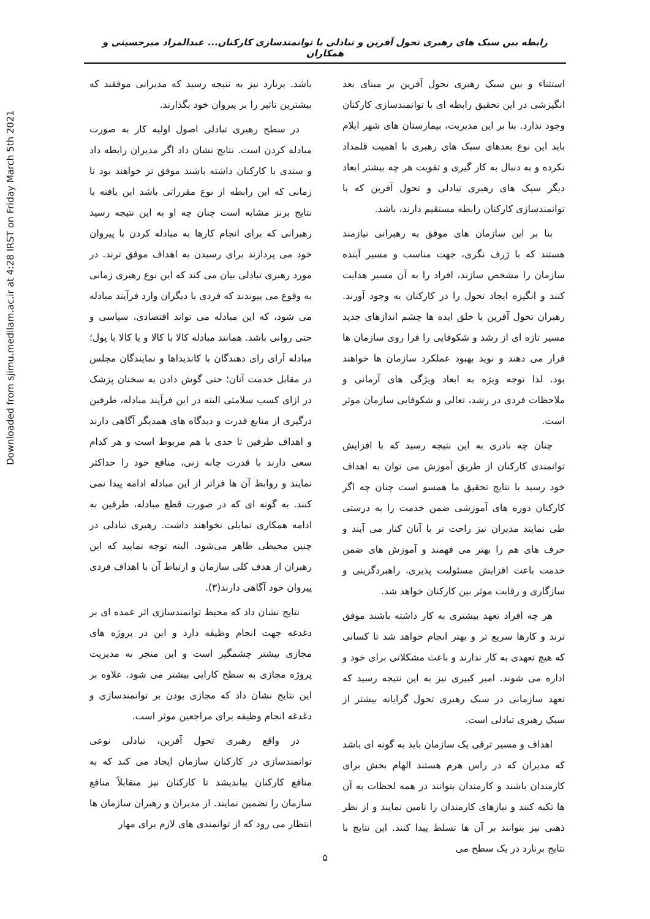Downloaded from sjimu.medilam.ac.ir at 4:28 IRST on Friday March 5th 2021
رابطه بین سبک های رهبری تحول آفرین و تبادلی با توانمندسازی کارکنان... عبدالمراد میرحسینی و همکاران
استثناء و بین سبک رهبری تحول آفرین بر مبنای بعد انگیزشی در این تحقیق رابطه ای با توانمندسازی کارکنان وجود ندارد. بنا بر این مدیریت، بیمارستان های شهر ایلام باید این نوع بعدهای سبک های رهبری با اهمیت قلمداد نکرده و به دنبال به کار گیری و تقویت هر چه بیشتر ابعاد دیگر سبک های رهبری تبادلی و تحول آفرین که با توانمندسازی کارکنان رابطه مستقیم دارند، باشد.
بنا بر این سازمان های موفق به رهبرانی نیازمند هستند که با ژرف نگری، جهت مناسب و مسیر آینده سازمان را مشخص سازند، افراد را به آن مسیر هدایت کنند و انگیزه ایجاد تحول را در کارکنان به وجود آورند. رهبران تحول آفرین با خلق ایده ها چشم اندازهای جدید مسیر تازه ای از رشد و شکوفایی را فرا روی سازمان ها قرار می دهند و نوید بهبود عملکرد سازمان ها خواهند بود. لذا توجه ویژه به ابعاد ویژگی های آرمانی و ملاحظات فردی در رشد، تعالی و شکوفایی سازمان موثر است.
چنان چه نادری به این نتیجه رسید که با افزایش توانمندی کارکنان از طریق آموزش می توان به اهداف خود رسید با نتایج تحقیق ما همسو است چنان چه اگر کارکنان دوره های آموزشی ضمن خدمت را به درستی طی نمایند مدیران نیز راحت تر با آنان کنار می آیند و حرف های هم را بهتر می فهمند و آموزش های ضمن خدمت باعث افزایش مسئولیت پذیری، راهبردگزینی و سازگاری و رقابت موثر بین کارکنان خواهد شد.
هر چه افراد تعهد بیشتری به کار داشته باشند موفق ترند و کارها سریع تر و بهتر انجام خواهد شد تا کسانی که هیچ تعهدی به کار ندارند و باعث مشکلاتی برای خود و اداره می شوند. امیر کبیری نیز به این نتیجه رسید که تعهد سازمانی در سبک رهبری تحول گرایانه بیشتر از سبک رهبری تبادلی است.
اهداف و مسیر ترقی یک سازمان باید به گونه ای باشد که مدیران که در راس هرم هستند الهام بخش برای کارمندان باشند و کارمندان بتوانند در همه لحظات به آن ها تکیه کنند و نیازهای کارمندان را تامین نمایند و از نظر ذهنی نیز بتوانند بر آن ها تسلط پیدا کنند. این نتایج با نتایج برنارد در یک سطح می
باشد. برنارد نیز به نتیجه رسید که مدیرانی موفقند که بیشترین تاثیر را بر پیروان خود بگذارند.
در سطح رهبری تبادلی اصول اولیه کار به صورت مبادله کردن است. نتایج نشان داد اگر مدیران رابطه داد و ستدی با کارکنان داشته باشند موفق تر خواهند بود تا زمانی که این رابطه از نوع مقرراتی باشد این یافته با نتایج برنز مشابه است چنان چه او به این نتیجه رسید رهبرانی که برای انجام کارها به مبادله کردن با پیروان خود می پردازند برای رسیدن به اهداف موفق ترند. در مورد رهبری تبادلی بیان می کند که این نوع رهبری زمانی به وقوع می پیوندند که فردی با دیگران وارد فرآیند مبادله می شود، که این مبادله می تواند اقتصادی، سیاسی و حتی روانی باشد. همانند مبادله کالا با کالا و یا کالا با پول؛ مبادله آرای رای دهندگان با کاندیداها و نمایندگان مجلس در مقابل خدمت آنان؛ حتی گوش دادن به سخنان پزشک در ازای کسب سلامتی البته در این فرآیند مبادله، طرفین درگیری از منابع قدرت و دیدگاه های همدیگر آگاهی دارند و اهداف طرفین تا حدی با هم مربوط است و هر کدام سعی دارند با قدرت چانه زنی، منافع خود را حداکثر نمایند و روابط آن ها فراتر از این مبادله ادامه پیدا نمی کنند. به گونه ای که در صورت قطع مبادله، طرفین به ادامه همکاری تمایلی نخواهند داشت. رهبری تبادلی در چنین محیطی ظاهر می‌شود. البته توجه نمایید که این رهبران از هدف کلی سازمان و ارتباط آن با اهداف فردی پیروان خود آگاهی دارند(۳).
نتایج نشان داد که محیط توانمندسازی اثر عمده ای بر دغدغه جهت انجام وظیفه دارد و این در پروژه های مجازی بیشتر چشمگیر است و این منجر به مدیریت پروژه مجازی به سطح کارایی بیشتر می شود. علاوه بر این نتایج نشان داد که مجازی بودن بر توانمندسازی و دغدغه انجام وظیفه برای مراجعین موثر است.
در واقع رهبری تحول آفرین، تبادلی نوعی توانمندسازی در کارکنان سازمان ایجاد می کند که به منافع کارکنان بیاندیشد تا کارکنان نیز متقابلاً منافع سازمان را تضمین نمایند. از مدیران و رهبران سازمان ها انتظار می رود که از توانمندی های لازم برای مهار
۵